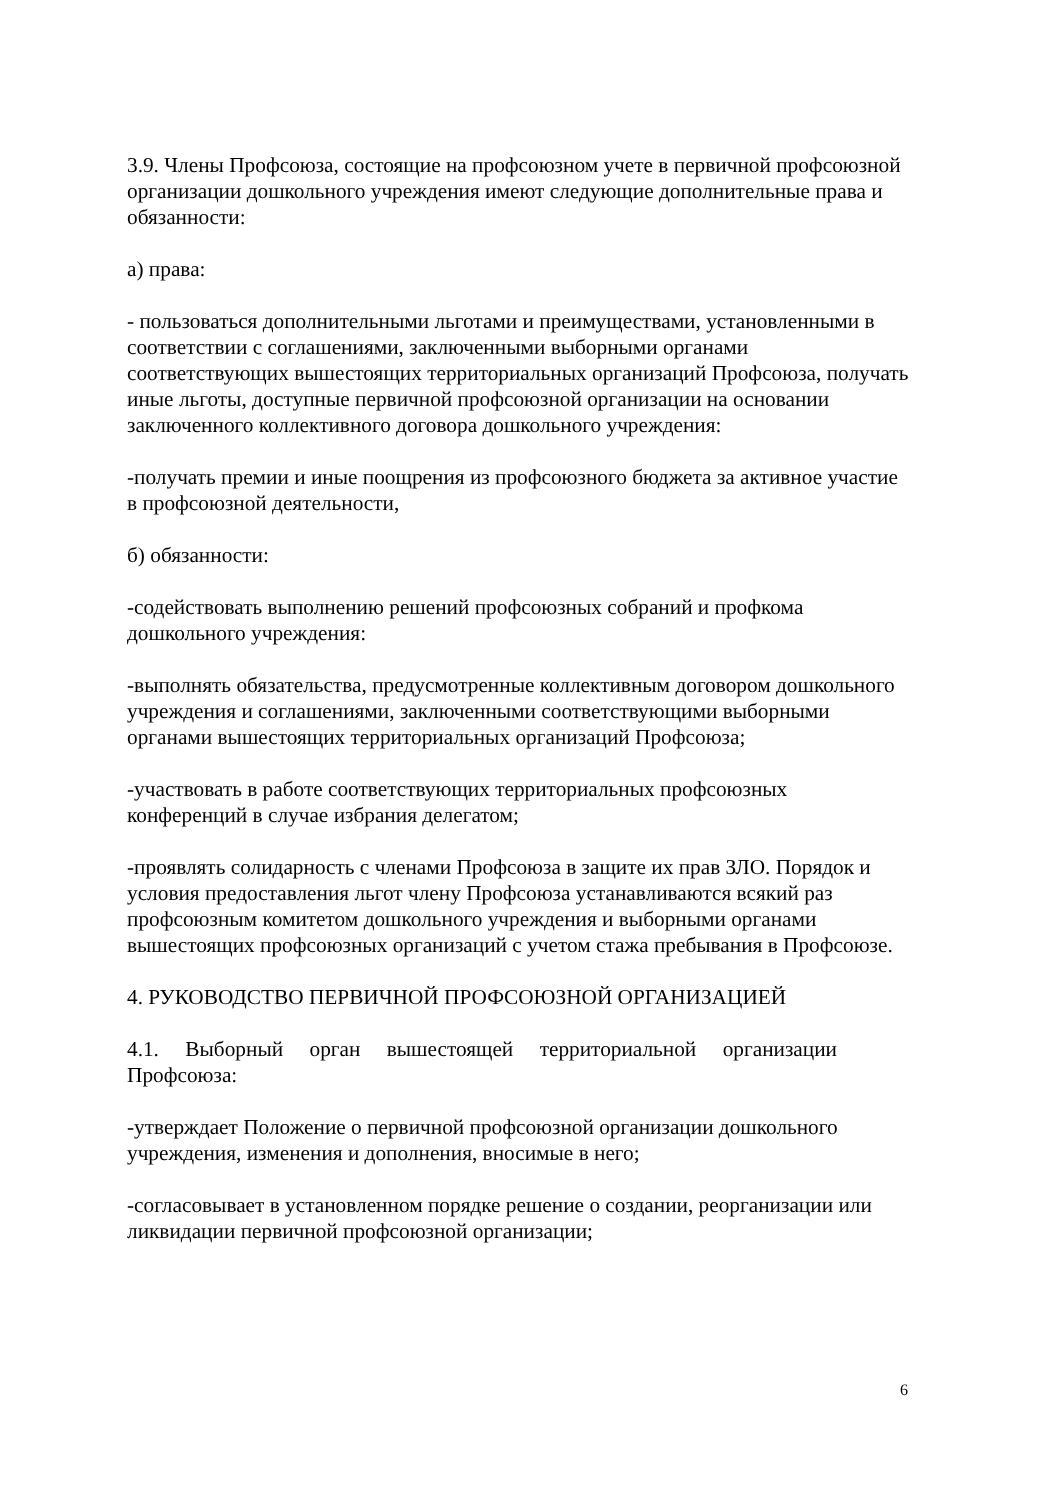3.9. Члены Профсоюза, состоящие на профсоюзном учете в первичной профсоюзной организации дошкольного учреждения имеют следующие дополнительные права и обязанности:
а) права:
- пользоваться дополнительными льготами и преимуществами, установленными в соответствии с соглашениями, заключенными выборными органами соответствующих вышестоящих территориальных организаций Профсоюза, получать иные льготы, доступные первичной профсоюзной организации на основании заключенного коллективного договора дошкольного учреждения:
-получать премии и иные поощрения из профсоюзного бюджета за активное участие в профсоюзной деятельности,
б) обязанности:
-содействовать выполнению решений профсоюзных собраний и профкома дошкольного учреждения:
-выполнять обязательства, предусмотренные коллективным договором дошкольного учреждения и соглашениями, заключенными соответствующими выборными органами вышестоящих территориальных организаций Профсоюза;
-участвовать в работе соответствующих территориальных профсоюзных конференций в случае избрания делегатом;
-проявлять солидарность с членами Профсоюза в защите их прав ЗЛО. Порядок и условия предоставления льгот члену Профсоюза устанавливаются всякий раз профсоюзным комитетом дошкольного учреждения и выборными органами вышестоящих профсоюзных организаций с учетом стажа пребывания в Профсоюзе.
4. РУКОВОДСТВО ПЕРВИЧНОЙ ПРОФСОЮЗНОЙ ОРГАНИЗАЦИЕЙ
4.1. Выборный орган вышестоящей территориальной организации
Профсоюза:
-утверждает Положение о первичной профсоюзной организации дошкольного учреждения, изменения и дополнения, вносимые в него;
-согласовывает в установленном порядке решение о создании, реорганизации или ликвидации первичной профсоюзной организации;
6